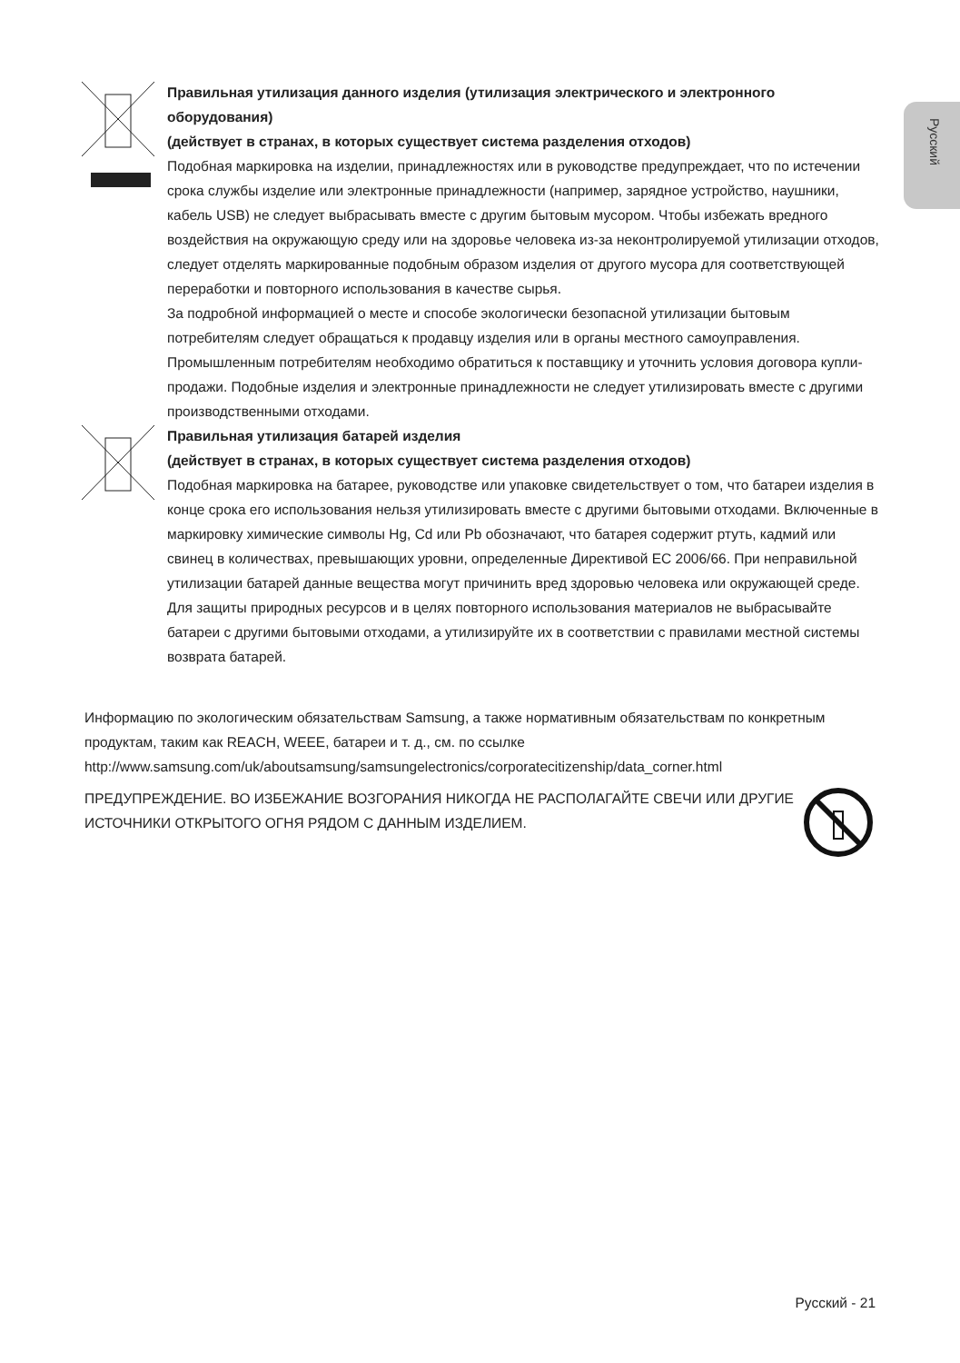Русский
Правильная утилизация данного изделия (утилизация электрического и электронного оборудования)
(действует в странах, в которых существует система разделения отходов)
Подобная маркировка на изделии, принадлежностях или в руководстве предупреждает, что по истечении срока службы изделие или электронные принадлежности (например, зарядное устройство, наушники, кабель USB) не следует выбрасывать вместе с другим бытовым мусором. Чтобы избежать вредного воздействия на окружающую среду или на здоровье человека из-за неконтролируемой утилизации отходов, следует отделять маркированные подобным образом изделия от другого мусора для соответствующей переработки и повторного использования в качестве сырья.
За подробной информацией о месте и способе экологически безопасной утилизации бытовым потребителям следует обращаться к продавцу изделия или в органы местного самоуправления. Промышленным потребителям необходимо обратиться к поставщику и уточнить условия договора купли-продажи. Подобные изделия и электронные принадлежности не следует утилизировать вместе с другими производственными отходами.
Правильная утилизация батарей изделия
(действует в странах, в которых существует система разделения отходов)
Подобная маркировка на батарее, руководстве или упаковке свидетельствует о том, что батареи изделия в конце срока его использования нельзя утилизировать вместе с другими бытовыми отходами. Включенные в маркировку химические символы Hg, Cd или Pb обозначают, что батарея содержит ртуть, кадмий или свинец в количествах, превышающих уровни, определенные Директивой ЕС 2006/66. При неправильной утилизации батарей данные вещества могут причинить вред здоровью человека или окружающей среде.
Для защиты природных ресурсов и в целях повторного использования материалов не выбрасывайте батареи с другими бытовыми отходами, а утилизируйте их в соответствии с правилами местной системы возврата батарей.
Информацию по экологическим обязательствам Samsung, а также нормативным обязательствам по конкретным продуктам, таким как REACH, WEEE, батареи и т. д., см. по ссылке http://www.samsung.com/uk/aboutsamsung/samsungelectronics/corporatecitizenship/data_corner.html
ПРЕДУПРЕЖДЕНИЕ. ВО ИЗБЕЖАНИЕ ВОЗГОРАНИЯ НИКОГДА НЕ РАСПОЛАГАЙТЕ СВЕЧИ ИЛИ ДРУГИЕ ИСТОЧНИКИ ОТКРЫТОГО ОГНЯ РЯДОМ С ДАННЫМ ИЗДЕЛИЕМ.
Русский - 21